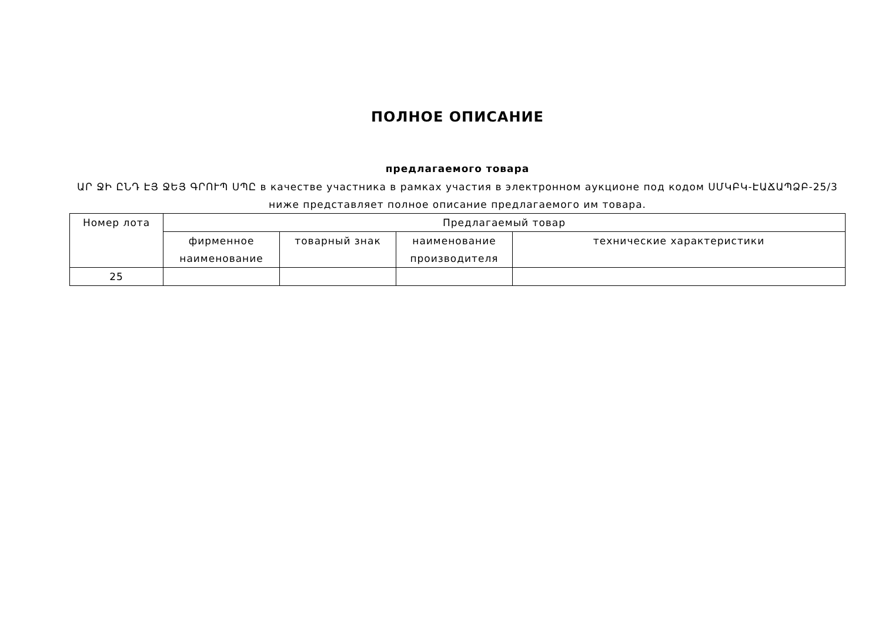ПОЛНОЕ ОПИСАНИЕ
предлагаемого товара
ԱՐ ՋԻ ԸՆԴ ԷՅ ՋԵՅ ԳՐՈՒՊ ՍՊԸ в качестве участника в рамках участия в электронном аукционе под кодом ՍՄԿԲԿ-ԷԱՃԱՊՁԲ-25/3 ниже представляет полное описание предлагаемого им товара.
| Номер лота | Предлагаемый товар | | | |
| --- | --- | --- | --- | --- |
| | фирменное наименование | товарный знак | наименование производителя | технические характеристики |
| 25 | | | | |